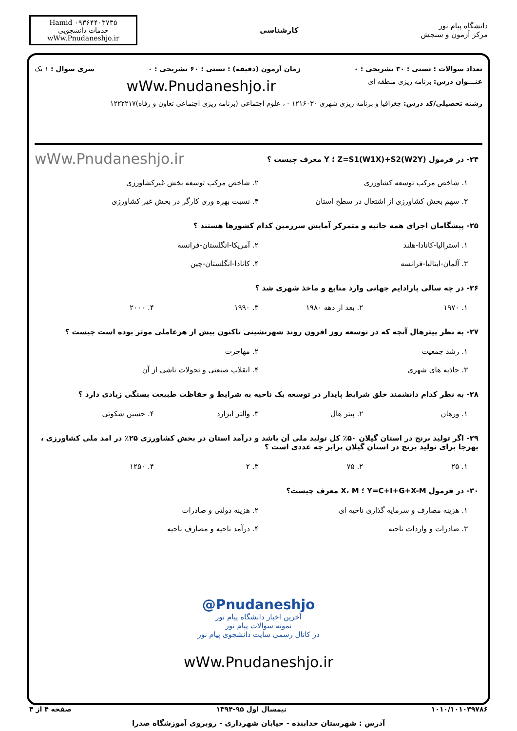دانشگاه پیام نور
مرکز آزمون و سنجش
کارشناسی
Hamid ۰۹۳۶۴۴۰۳۷۳۵
خدمات دانشجویی
wWw.Pnudaneshjo.ir
تعداد سوالات : تستی : ۳۰ تشریحی : ۰ زمان آزمون (دقیقه) : تستی : ۶۰ تشریحی : ۰ سری سوال : ۱ یک
عنـــوان درس: برنامه ریزی منطقه ای wWw.Pnudaneshjo.ir
رشته تحصیلی/کد درس: جغرافیا و برنامه ریزی شهری ۱۲۱۶۰۳۰ - ، علوم اجتماعی (برنامه ریزی اجتماعی تعاون و رفاه)۱۲۲۲۲۱۷
۲۴- در فرمول (Z=S1(W1X)+S2(W2Y ؛ Y معرف چیست ؟
wWw.Pnudaneshjo.ir
۱. شاخص مرکب توسعه کشاورزی
۲. شاخص مرکب توسعه بخش غیرکشاورزی
۳. سهم بخش کشاورزی از اشتغال در سطح استان
۴. نسبت بهره وری کارگر در بخش غیر کشاورزی
۲۵- پیشگامان اجرای همه جانبه و متمرکز آمایش سرزمین کدام کشورها هستند ؟
۱. استرالیا-کانادا-هلند
۲. آمریکا-انگلستان-فرانسه
۳. آلمان-ایتالیا-فرانسه
۴. کانادا-انگلستان-چین
۲۶- در چه سالی پارادایم جهانی وارد منابع و ماخذ شهری شد ؟
۱. ۱۹۷۰
۲. بعد از دهه ۱۹۸۰
۳. ۱۹۹۰
۴. ۲۰۰۰
۲۷- به نظر پیترهال آنچه که در توسعه روز افزون روند شهرنشینی تاکنون بیش از هرعاملی موثر بوده است چیست ؟
۱. رشد جمعیت
۲. مهاجرت
۳. جاذبه های شهری
۴. انقلاب صنعتی و تحولات ناشی از آن
۲۸- به نظر کدام دانشمند خلق شرایط پایدار در توسعه یک ناحیه به شرایط و حفاظت طبیعت بستگی زیادی دارد ؟
۱. ورهان
۲. پیتر هال
۳. والتر ایزارد
۴. حسین شکوئی
۲۹- اگر تولید برنج در استان گیلان ۵۰٪ کل تولید ملی آن باشد و درآمد استان در بخش کشاورزی ۲۵٪ در امد ملی کشاورزی ، بهرجا برای تولید برنج در استان گیلان برابر چه عددی است ؟
۱. ۲۵
۲. ۷۵
۳. ۲
۴. ۱۲۵۰
۳۰- در فرمول Y=C+I+G+X-M ؛ X، M معرف چیست؟
۱. هزینه مصارف و سرمایه گذاری ناحیه ای
۲. هزینه دولتی و صادرات
۳. صادرات و واردات ناحیه
۴. درآمد ناحیه و مصارف ناحیه
@Pnudaneshjo
آخرین اخبار دانشگاه پیام نور
نمونه سوالات پیام نور
در کانال رسمی سایت دانشجوی پیام نور
wWw.Pnudaneshjo.ir
۱۰۱۰/۱۰۱۰۳۹۷۸۶ نیمسال اول ۹۵-۱۳۹۴ صفحه ۴ از ۴
آدرس : شهرستان خدابنده - خیابان شهرداری - روبروی آموزشگاه صدرا